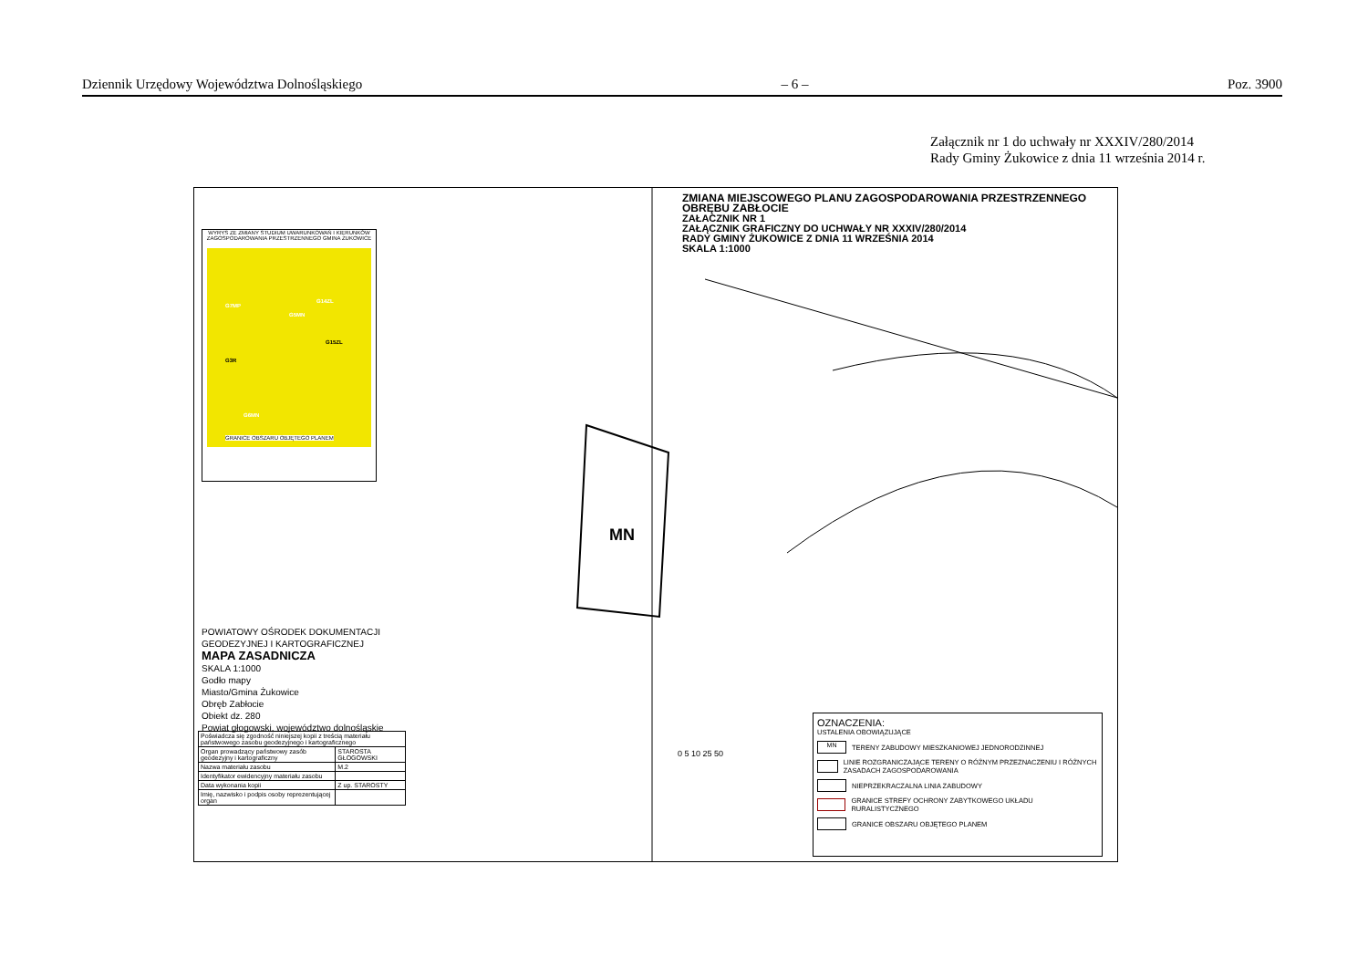Dziennik Urzędowy Województwa Dolnośląskiego – 6 – Poz. 3900
Załącznik nr 1 do uchwały nr XXXIV/280/2014
Rady Gminy Żukowice z dnia 11 września 2014 r.
ZMIANA MIEJSCOWEGO PLANU ZAGOSPODAROWANIA PRZESTRZENNEGO
OBRĘBU ZABŁOCIE
ZAŁACZNIK NR 1
ZAŁĄCZNIK GRAFICZNY DO UCHWAŁY NR XXXIV/280/2014
RADY GMINY ŻUKOWICE Z DNIA 11 WRZEŚNIA 2014
SKALA 1:1000
WYRYS ZE ZMIANY STUDIUM UWARUNKOWAŃ I KIERUNKÓW ZAGOSPODAROWANIA PRZESTRZENNEGO GMINA ŻUKOWICE
G7MP
G5MN
G14ZL
G15ZL
G3R
G6MN
GRANICE OBSZARU OBJĘTEGO PLANEM
MN
POWIATOWY OŚRODEK DOKUMENTACJI
GEODEZYJNEJ I KARTOGRAFICZNEJ
MAPA ZASADNICZA
SKALA 1:1000
Godło mapy
Miasto/Gmina Żukowice
Obręb Zabłocie
Obiekt dz. 280
Powiat głogowski, województwo dolnośląskie
| Poświadcza się zgodność niniejszej kopii z treścią materiału państwowego zasobu geodezyjnego i kartograficznego | |
| Organ prowadzący państwowy zasób geodezyjny i kartograficzny | STAROSTA GŁOGOWSKI |
| Nazwa materiału zasobu | M.2 |
| Identyfikator ewidencyjny materiału zasobu | |
| Data wykonania kopii | Z up. STAROSTY |
| Imię, nazwisko i podpis osoby reprezentującej organ | |
0 5 10 25 50
OZNACZENIA:
USTALENIA OBOWIĄZUJĄCE
MN
TERENY ZABUDOWY MIESZKANIOWEJ JEDNORODZINNEJ
LINIE ROZGRANICZAJĄCE TERENY O RÓŻNYM PRZEZNACZENIU I RÓŻNYCH ZASADACH ZAGOSPODAROWANIA
NIEPRZEKRACZALNA LINIA ZABUDOWY
GRANICE STREFY OCHRONY ZABYTKOWEGO UKŁADU RURALISTYCZNEGO
GRANICE OBSZARU OBJĘTEGO PLANEM